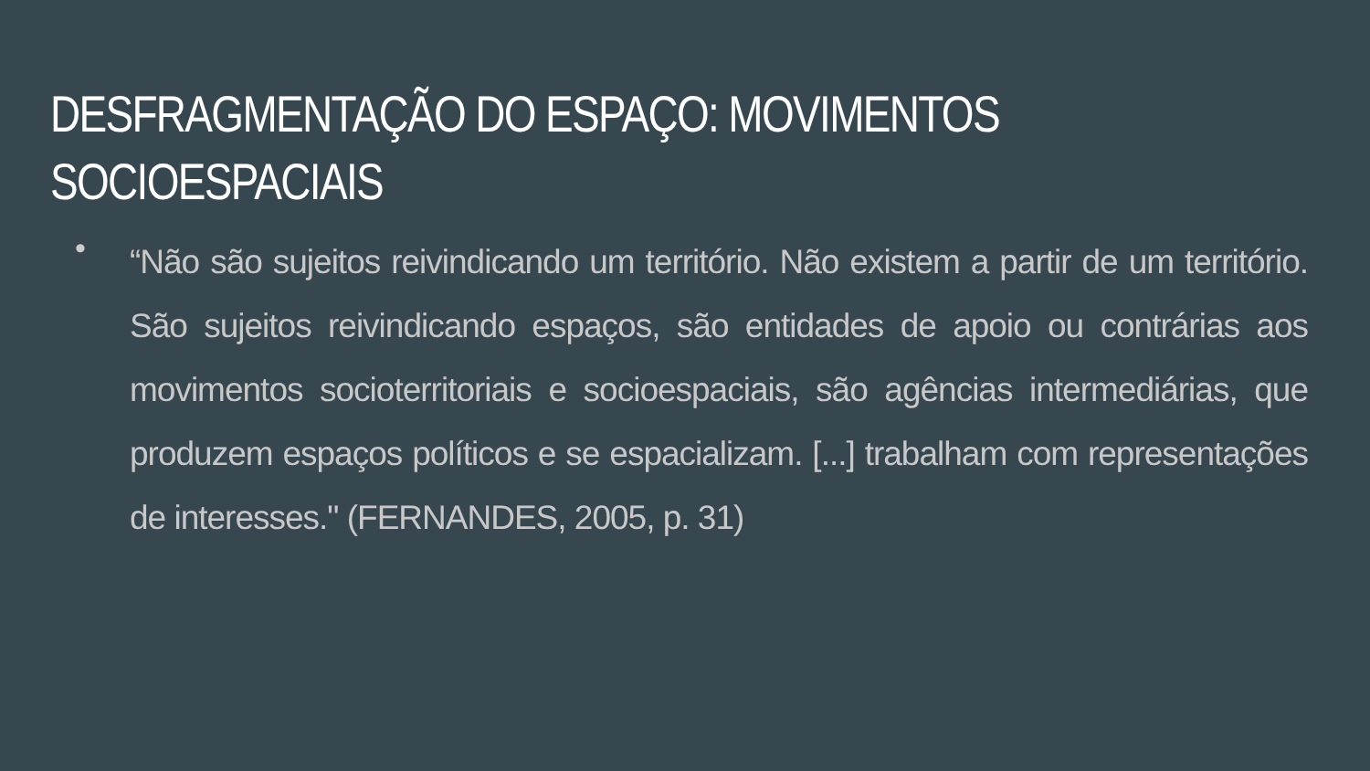DESFRAGMENTAÇÃO DO ESPAÇO: MOVIMENTOS SOCIOESPACIAIS
•
“Não são sujeitos reivindicando um território. Não existem a partir de um território. São sujeitos reivindicando espaços, são entidades de apoio ou contrárias aos movimentos socioterritoriais e socioespaciais, são agências intermediárias, que produzem espaços políticos e se espacializam. [...] trabalham com representações de interesses." (FERNANDES, 2005, p. 31)